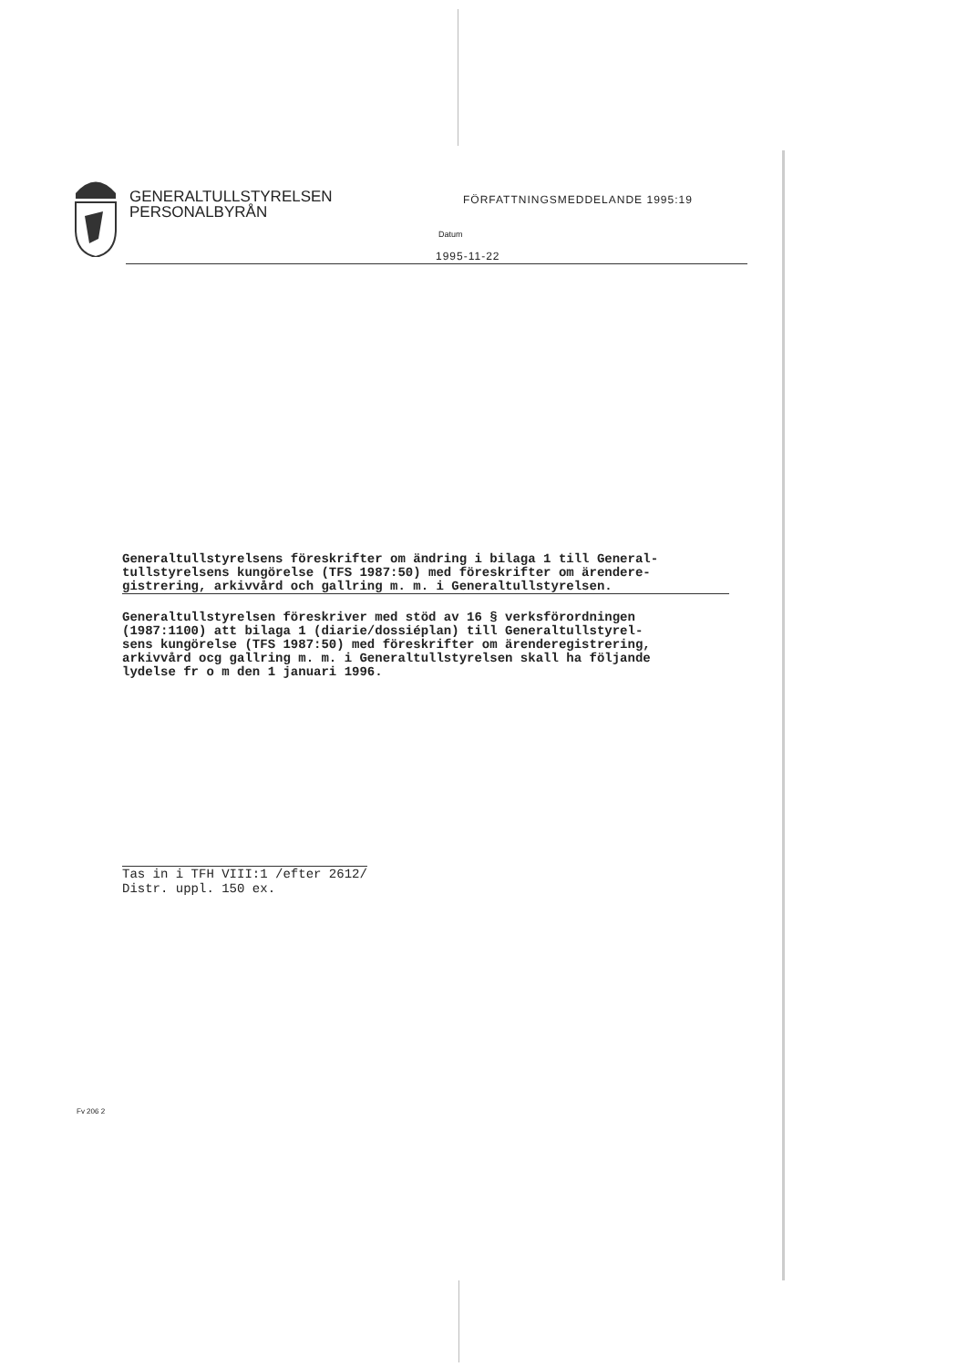GENERALTULLSTYRELSEN
PERSONALBYRÅN
FÖRFATTNINGSMEDDELANDE 1995:19
Datum
1995-11-22
Generaltullstyrelsens föreskrifter om ändring i bilaga 1 till General-
tullstyrelsens kungörelse (TFS 1987:50) med föreskrifter om ärendere-
gistrering, arkivvård och gallring m. m. i Generaltullstyrelsen.
Generaltullstyrelsen föreskriver med stöd av 16 § verksförordningen
(1987:1100) att bilaga 1 (diarie/dossiéplan) till Generaltullstyrel-
sens kungörelse (TFS 1987:50) med föreskrifter om ärenderegistrering,
arkivvård ocg gallring m. m. i Generaltullstyrelsen skall ha följande
lydelse fr o m den 1 januari 1996.
Tas in i TFH VIII:1 /efter 2612/
Distr. uppl. 150 ex.
Fv 206 2